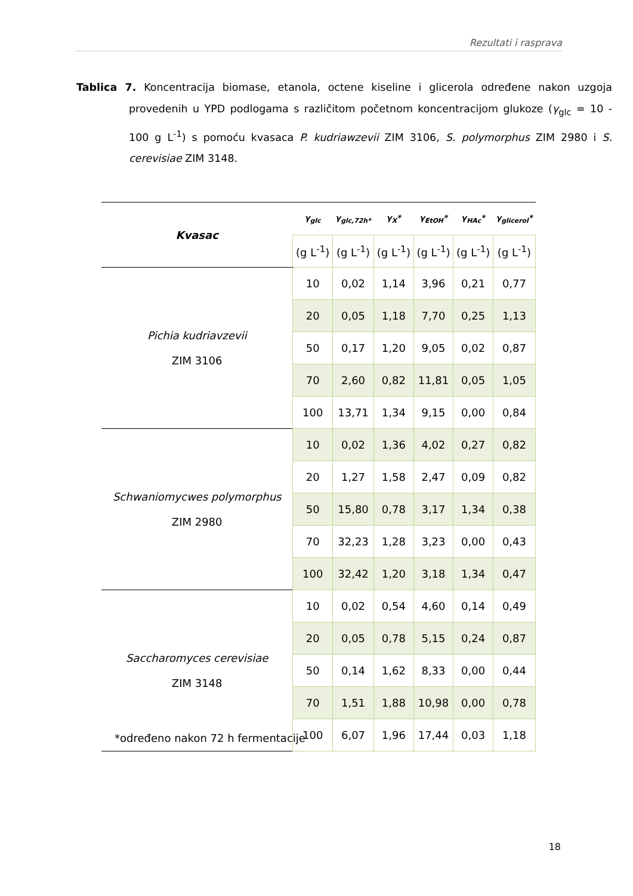Rezultati i rasprava
Tablica 7. Koncentracija biomase, etanola, octene kiseline i glicerola određene nakon uzgoja provedenih u YPD podlogama s različitom početnom koncentracijom glukoze (γ<sub>glc</sub> = 10 - 100 g L<sup>-1</sup>) s pomoću kvasaca P. kudriawzevii ZIM 3106, S. polymorphus ZIM 2980 i S. cerevisiae ZIM 3148.
| Kvasac | γ<sub>glc</sub> | γ<sub>glc,72h*</sub> | γ<sub>X</sub>* | γ<sub>EtOH</sub>* | γ<sub>HAc</sub>* | γ<sub>glicerol</sub>* |
| --- | --- | --- | --- | --- | --- | --- |
| | (g L<sup>-1</sup>) | (g L<sup>-1</sup>) | (g L<sup>-1</sup>) | (g L<sup>-1</sup>) | (g L<sup>-1</sup>) | (g L<sup>-1</sup>) |
| Pichia kudriavzevii ZIM 3106 | 10 | 0,02 | 1,14 | 3,96 | 0,21 | 0,77 |
| | 20 | 0,05 | 1,18 | 7,70 | 0,25 | 1,13 |
| | 50 | 0,17 | 1,20 | 9,05 | 0,02 | 0,87 |
| | 70 | 2,60 | 0,82 | 11,81 | 0,05 | 1,05 |
| | 100 | 13,71 | 1,34 | 9,15 | 0,00 | 0,84 |
| Schwaniomycwes polymorphus ZIM 2980 | 10 | 0,02 | 1,36 | 4,02 | 0,27 | 0,82 |
| | 20 | 1,27 | 1,58 | 2,47 | 0,09 | 0,82 |
| | 50 | 15,80 | 0,78 | 3,17 | 1,34 | 0,38 |
| | 70 | 32,23 | 1,28 | 3,23 | 0,00 | 0,43 |
| | 100 | 32,42 | 1,20 | 3,18 | 1,34 | 0,47 |
| Saccharomyces cerevisiae ZIM 3148 | 10 | 0,02 | 0,54 | 4,60 | 0,14 | 0,49 |
| | 20 | 0,05 | 0,78 | 5,15 | 0,24 | 0,87 |
| | 50 | 0,14 | 1,62 | 8,33 | 0,00 | 0,44 |
| | 70 | 1,51 | 1,88 | 10,98 | 0,00 | 0,78 |
| | 100 | 6,07 | 1,96 | 17,44 | 0,03 | 1,18 |
*određeno nakon 72 h fermentacije
18